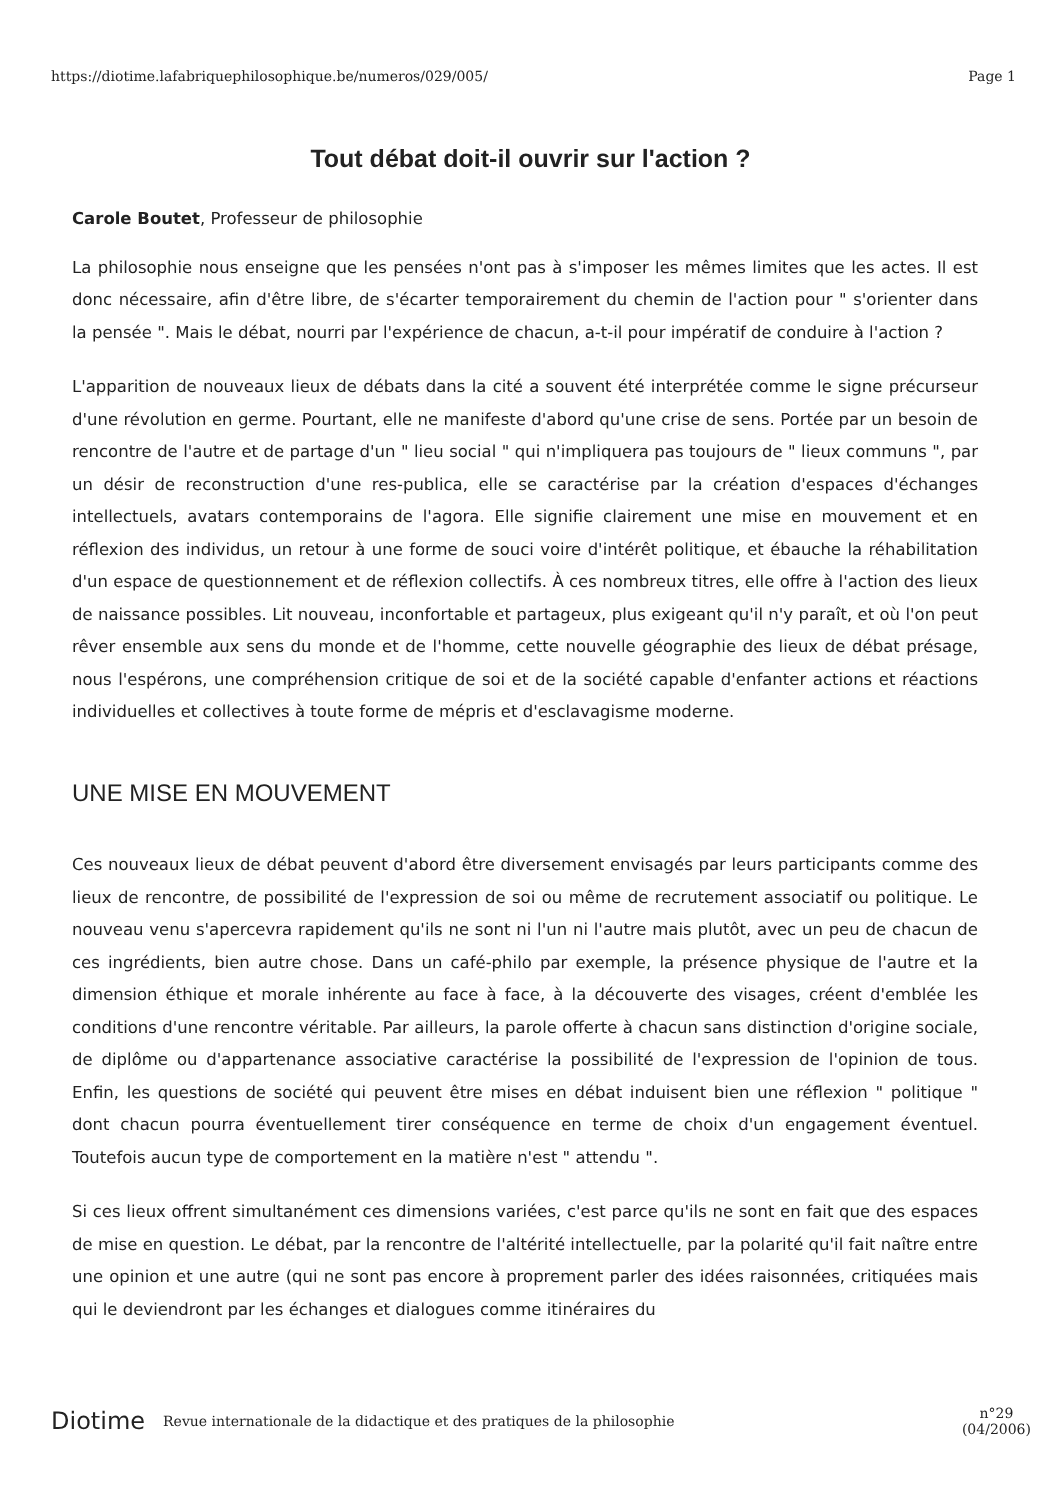https://diotime.lafabriquephilosophique.be/numeros/029/005/ Page 1
Tout débat doit-il ouvrir sur l'action ?
Carole Boutet, Professeur de philosophie
La philosophie nous enseigne que les pensées n'ont pas à s'imposer les mêmes limites que les actes. Il est donc nécessaire, afin d'être libre, de s'écarter temporairement du chemin de l'action pour " s'orienter dans la pensée ". Mais le débat, nourri par l'expérience de chacun, a-t-il pour impératif de conduire à l'action ?
L'apparition de nouveaux lieux de débats dans la cité a souvent été interprétée comme le signe précurseur d'une révolution en germe. Pourtant, elle ne manifeste d'abord qu'une crise de sens. Portée par un besoin de rencontre de l'autre et de partage d'un " lieu social " qui n'impliquera pas toujours de " lieux communs ", par un désir de reconstruction d'une res-publica, elle se caractérise par la création d'espaces d'échanges intellectuels, avatars contemporains de l'agora. Elle signifie clairement une mise en mouvement et en réflexion des individus, un retour à une forme de souci voire d'intérêt politique, et ébauche la réhabilitation d'un espace de questionnement et de réflexion collectifs. À ces nombreux titres, elle offre à l'action des lieux de naissance possibles. Lit nouveau, inconfortable et partageux, plus exigeant qu'il n'y paraît, et où l'on peut rêver ensemble aux sens du monde et de l'homme, cette nouvelle géographie des lieux de débat présage, nous l'espérons, une compréhension critique de soi et de la société capable d'enfanter actions et réactions individuelles et collectives à toute forme de mépris et d'esclavagisme moderne.
UNE MISE EN MOUVEMENT
Ces nouveaux lieux de débat peuvent d'abord être diversement envisagés par leurs participants comme des lieux de rencontre, de possibilité de l'expression de soi ou même de recrutement associatif ou politique. Le nouveau venu s'apercevra rapidement qu'ils ne sont ni l'un ni l'autre mais plutôt, avec un peu de chacun de ces ingrédients, bien autre chose. Dans un café-philo par exemple, la présence physique de l'autre et la dimension éthique et morale inhérente au face à face, à la découverte des visages, créent d'emblée les conditions d'une rencontre véritable. Par ailleurs, la parole offerte à chacun sans distinction d'origine sociale, de diplôme ou d'appartenance associative caractérise la possibilité de l'expression de l'opinion de tous. Enfin, les questions de société qui peuvent être mises en débat induisent bien une réflexion " politique " dont chacun pourra éventuellement tirer conséquence en terme de choix d'un engagement éventuel. Toutefois aucun type de comportement en la matière n'est " attendu ".
Si ces lieux offrent simultanément ces dimensions variées, c'est parce qu'ils ne sont en fait que des espaces de mise en question. Le débat, par la rencontre de l'altérité intellectuelle, par la polarité qu'il fait naître entre une opinion et une autre (qui ne sont pas encore à proprement parler des idées raisonnées, critiquées mais qui le deviendront par les échanges et dialogues comme itinéraires du
Diotime Revue internationale de la didactique et des pratiques de la philosophie n°29
(04/2006)